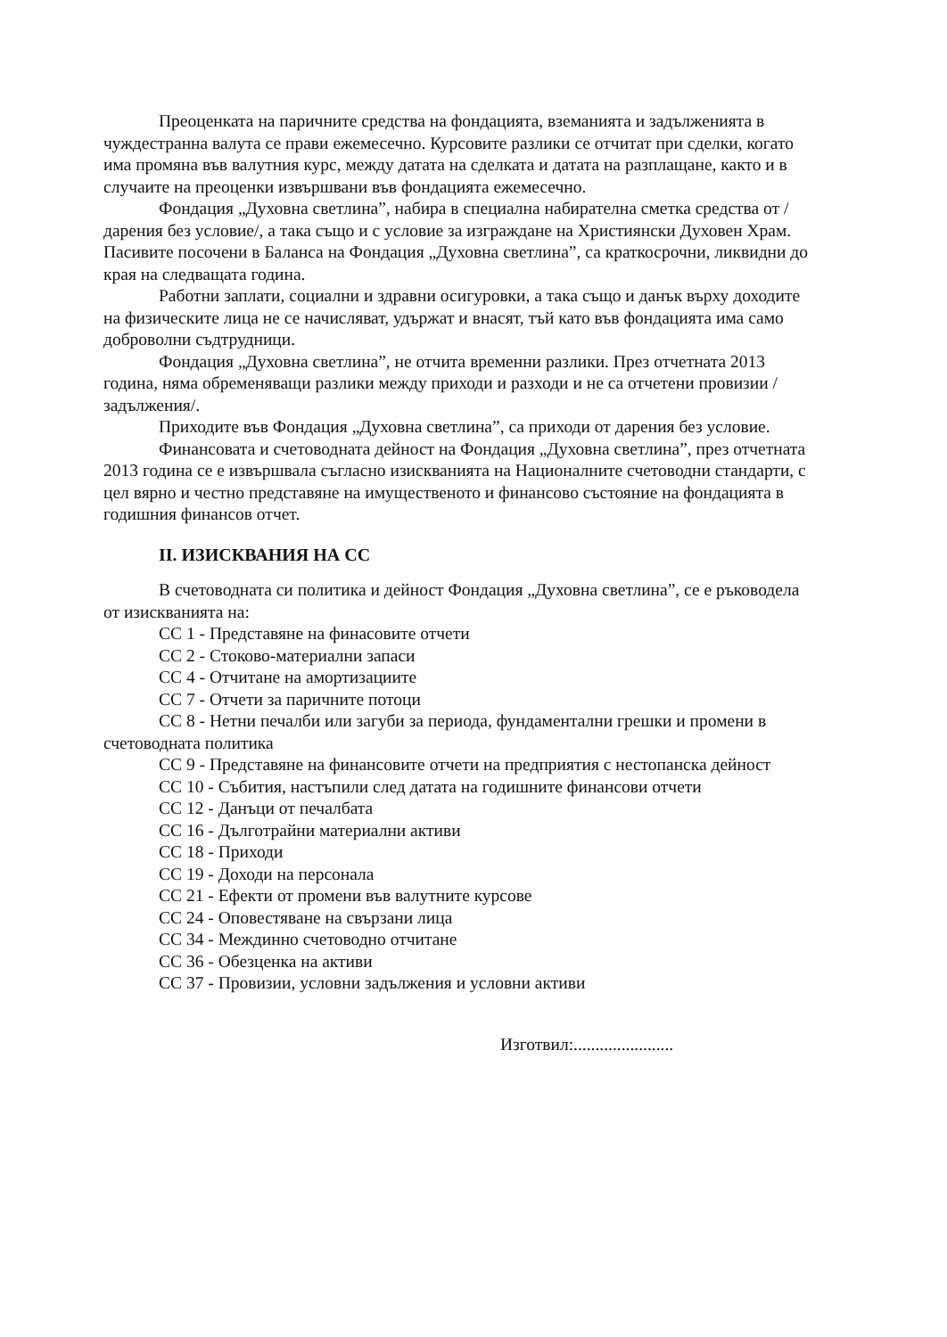Преоценката на паричните средства на фондацията, вземанията и задълженията в чуждестранна валута се прави ежемесечно. Курсовите разлики се отчитат при сделки, когато има промяна във валутния курс, между датата на сделката и датата на разплащане, както и в случаите на преоценки извършвани във фондацията ежемесечно.
Фондация „Духовна светлина”, набира в специална набирателна сметка средства от /дарения без условие/, а така също и с условие за изграждане на Християнски Духовен Храм.
Пасивите посочени в Баланса на Фондация „Духовна светлина”, са краткосрочни, ликвидни до края на следващата година.
Работни заплати, социални и здравни осигуровки, а така също и данък върху доходите на физическите лица не се начисляват, удържат и внасят, тъй като във фондацията има само доброволни съдтрудници.
Фондация „Духовна светлина”, не отчита временни разлики. През отчетната 2013 година, няма обременяващи разлики между приходи и разходи и не са отчетени провизии /задължения/.
Приходите във Фондация „Духовна светлина”, са приходи от дарения без условие.
Финансовата и счетоводната дейност на Фондация „Духовна светлина”, през отчетната 2013 година се е извършвала съгласно изискванията на Националните счетоводни стандарти, с цел вярно и честно представяне на имущественото и финансово състояние на фондацията в годишния финансов отчет.
II. ИЗИСКВАНИЯ НА СС
В счетоводната си политика и дейност Фондация „Духовна светлина”, се е ръководела от изискванията на:
СС 1 - Представяне на финасовите отчети
СС 2 - Стоково-материални запаси
СС 4 - Отчитане на амортизациите
СС 7 - Отчети за паричните потоци
СС 8 - Нетни печалби или загуби за периода, фундаментални грешки и промени в счетоводната политика
СС 9 - Представяне на финансовите отчети на предприятия с нестопанска дейност
СС 10 - Събития, настъпили след датата на годишните финансови отчети
СС 12 - Данъци от печалбата
СС 16 - Дълготрайни материални активи
СС 18 - Приходи
СС 19 - Доходи на персонала
СС 21 - Ефекти от промени във валутните курсове
СС 24 - Оповестяване на свързани лица
СС 34 - Междинно счетоводно отчитане
СС 36 - Обезценка на активи
СС 37 - Провизии, условни задължения и условни активи
Изготвил:.......................